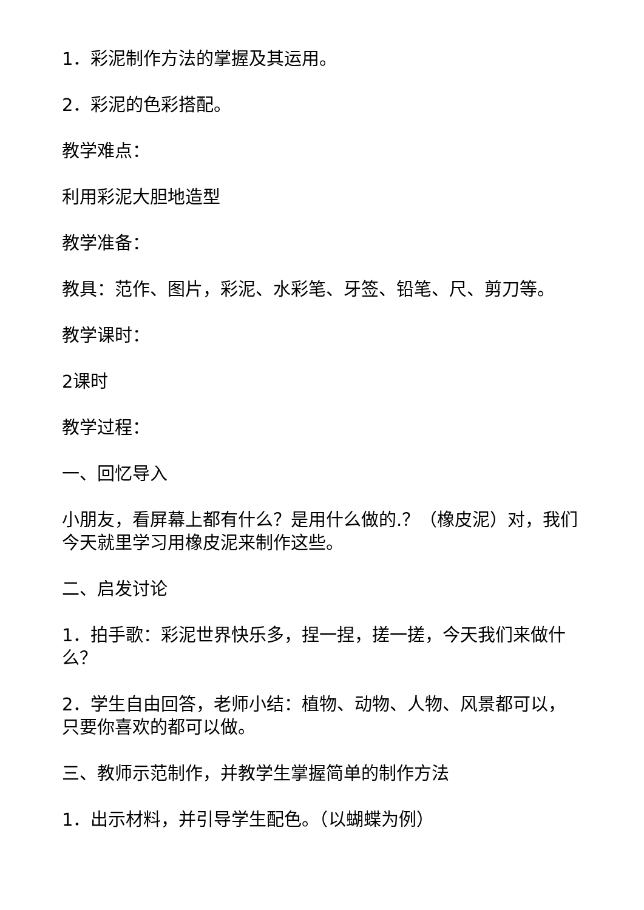1．彩泥制作方法的掌握及其运用。
2．彩泥的色彩搭配。
教学难点：
利用彩泥大胆地造型
教学准备：
教具：范作、图片，彩泥、水彩笔、牙签、铅笔、尺、剪刀等。
教学课时：
2课时
教学过程：
一、回忆导入
小朋友，看屏幕上都有什么？是用什么做的.？（橡皮泥）对，我们今天就里学习用橡皮泥来制作这些。
二、启发讨论
1．拍手歌：彩泥世界快乐多，捏一捏，搓一搓，今天我们来做什么？
2．学生自由回答，老师小结：植物、动物、人物、风景都可以，只要你喜欢的都可以做。
三、教师示范制作，并教学生掌握简单的制作方法
1．出示材料，并引导学生配色。（以蝴蝶为例）